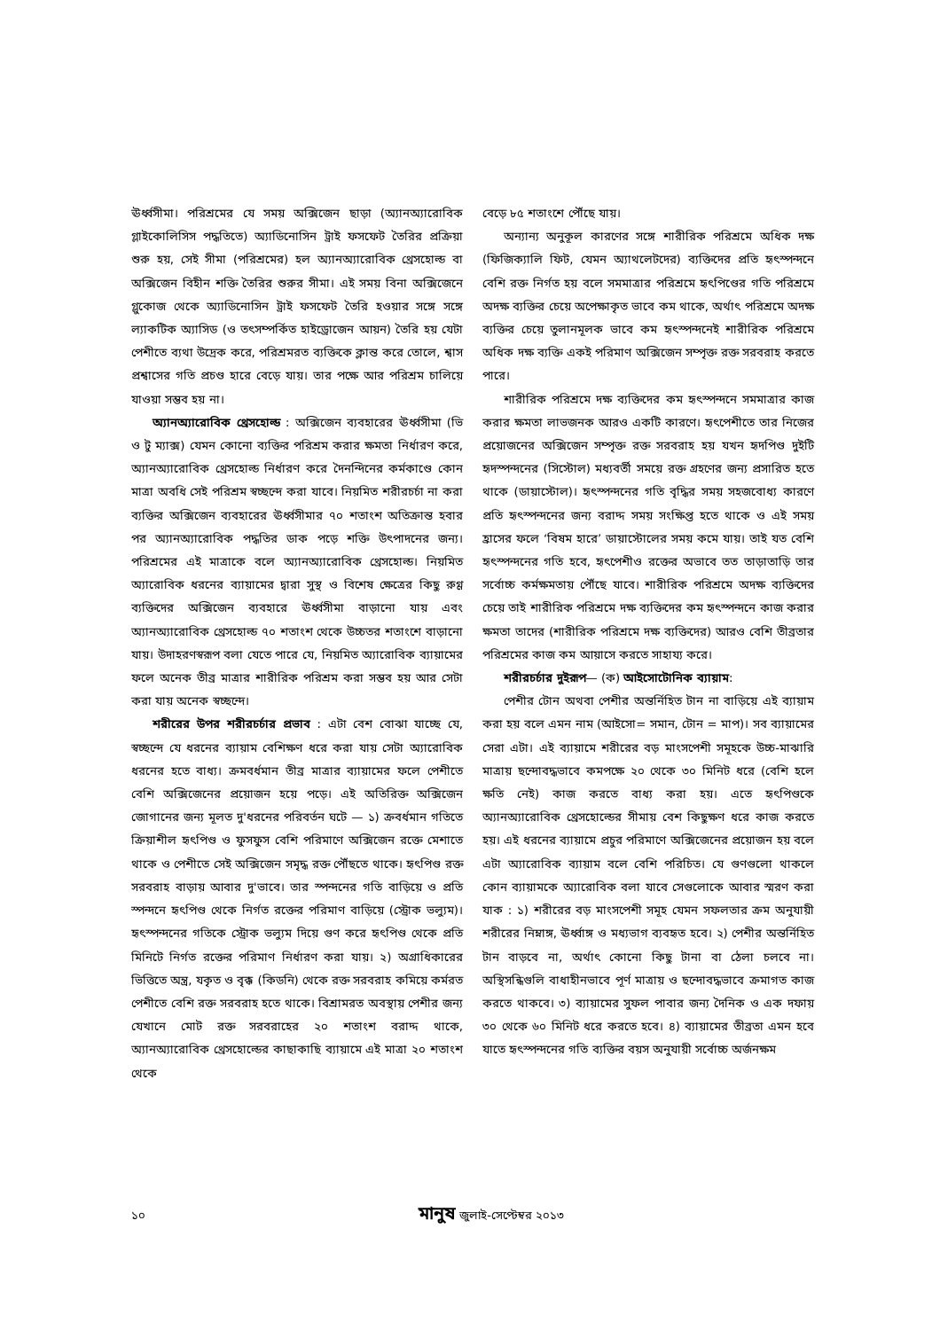ঊর্ধ্বসীমা। পরিশ্রমের যে সময় অক্সিজেন ছাড়া (অ্যানঅ্যারোবিক গ্লাইকোলিসিস পদ্ধতিতে) অ্যাডিনোসিন ট্রাই ফসফেট তৈরির প্রক্রিয়া শুরু হয়, সেই সীমা (পরিশ্রমের) হল অ্যানঅ্যারোবিক থ্রেসহোল্ড বা অক্সিজেন বিহীন শক্তি তৈরির শুরুর সীমা। এই সময় বিনা অক্সিজেনে গ্লুকোজ থেকে অ্যাডিনোসিন ট্রাই ফসফেট তৈরি হওয়ার সঙ্গে সঙ্গে ল্যাকটিক অ্যাসিড (ও তৎসম্পর্কিত হাইড্রোজেন আয়ন) তৈরি হয় যেটা পেশীতে ব্যথা উদ্রেক করে, পরিশ্রমরত ব্যক্তিকে ক্লান্ত করে তোলে, শ্বাস প্রশ্বাসের গতি প্রচণ্ড হারে বেড়ে যায়। তার পক্ষে আর পরিশ্রম চালিয়ে যাওয়া সম্ভব হয় না।
অ্যানঅ্যারোবিক থ্রেসহোল্ড : অক্সিজেন ব্যবহারের ঊর্ধ্বসীমা (ভি ও টু ম্যাক্স) যেমন কোনো ব্যক্তির পরিশ্রম করার ক্ষমতা নির্ধারণ করে, অ্যানঅ্যারোবিক থ্রেসহোল্ড নির্ধারণ করে দৈনন্দিনের কর্মকাণ্ডে কোন মাত্রা অবধি সেই পরিশ্রম স্বচ্ছন্দে করা যাবে। নিয়মিত শরীরচর্চা না করা ব্যক্তির অক্সিজেন ব্যবহারের ঊর্ধ্বসীমার ৭০ শতাংশ অতিক্রান্ত হবার পর অ্যানঅ্যারোবিক পদ্ধতির ডাক পড়ে শক্তি উৎপাদনের জন্য। পরিশ্রমের এই মাত্রাকে বলে অ্যানঅ্যারোবিক থ্রেসহোল্ড। নিয়মিত অ্যারোবিক ধরনের ব্যায়ামের দ্বারা সুস্থ ও বিশেষ ক্ষেত্রের কিছু রুগ্ণ ব্যক্তিদের অক্সিজেন ব্যবহারে ঊর্ধ্বসীমা বাড়ানো যায় এবং অ্যানঅ্যারোবিক থ্রেসহোল্ড ৭০ শতাংশ থেকে উচ্চতর শতাংশে বাড়ানো যায়। উদাহরণস্বরূপ বলা যেতে পারে যে, নিয়মিত অ্যারোবিক ব্যায়ামের ফলে অনেক তীব্র মাত্রার শারীরিক পরিশ্রম করা সম্ভব হয় আর সেটা করা যায় অনেক স্বচ্ছন্দে।
শরীরের উপর শরীরচর্চার প্রভাব : এটা বেশ বোঝা যাচ্ছে যে, স্বচ্ছন্দে যে ধরনের ব্যায়াম বেশিক্ষণ ধরে করা যায় সেটা অ্যারোবিক ধরনের হতে বাধ্য। ক্রমবর্ধমান তীব্র মাত্রার ব্যায়ামের ফলে পেশীতে বেশি অক্সিজেনের প্রয়োজন হয়ে পড়ে। এই অতিরিক্ত অক্সিজেন জোগানের জন্য মূলত দু'ধরনের পরিবর্তন ঘটে — ১) ক্রবর্ধমান গতিতে ক্রিয়াশীল হৃৎপিণ্ড ও ফুসফুস বেশি পরিমাণে অক্সিজেন রক্তে মেশাতে থাকে ও পেশীতে সেই অক্সিজেন সমৃদ্ধ রক্ত পৌঁছতে থাকে। হৃৎপিণ্ড রক্ত সরবরাহ বাড়ায় আবার দু'ভাবে। তার স্পন্দনের গতি বাড়িয়ে ও প্রতি স্পন্দনে হৃৎপিণ্ড থেকে নির্গত রক্তের পরিমাণ বাড়িয়ে (স্ট্রোক ভল্যুম)। হৃৎস্পন্দনের গতিকে স্ট্রোক ভল্যুম দিয়ে গুণ করে হৃৎপিণ্ড থেকে প্রতি মিনিটে নির্গত রক্তের পরিমাণ নির্ধারণ করা যায়। ২) অগ্রাধিকারের ভিত্তিতে অন্ত্র, যকৃত ও বৃক্ক (কিডনি) থেকে রক্ত সরবরাহ কমিয়ে কর্মরত পেশীতে বেশি রক্ত সরবরাহ হতে থাকে। বিশ্রামরত অবস্থায় পেশীর জন্য যেখানে মোট রক্ত সরবরাহের ২০ শতাংশ বরাদ্দ থাকে, অ্যানঅ্যারোবিক থ্রেসহোল্ডের কাছাকাছি ব্যায়ামে এই মাত্রা ২০ শতাংশ থেকে
বেড়ে ৮৫ শতাংশে পৌঁছে যায়।
অন্যান্য অনুকূল কারণের সঙ্গে শারীরিক পরিশ্রমে অধিক দক্ষ (ফিজিক্যালি ফিট, যেমন অ্যাথলেটদের) ব্যক্তিদের প্রতি হৃৎস্পন্দনে বেশি রক্ত নির্গত হয় বলে সমমাত্রার পরিশ্রমে হৃৎপিণ্ডের গতি পরিশ্রমে অদক্ষ ব্যক্তির চেয়ে অপেক্ষাকৃত ভাবে কম থাকে, অর্থাৎ পরিশ্রমে অদক্ষ ব্যক্তির চেয়ে তুলানমূলক ভাবে কম হৃৎস্পন্দনেই শারীরিক পরিশ্রমে অধিক দক্ষ ব্যক্তি একই পরিমাণ অক্সিজেন সম্পৃক্ত রক্ত সরবরাহ করতে পারে।
শারীরিক পরিশ্রমে দক্ষ ব্যক্তিদের কম হৃৎস্পন্দনে সমমাত্রার কাজ করার ক্ষমতা লাভজনক আরও একটি কারণে। হৃৎপেশীতে তার নিজের প্রয়োজনের অক্সিজেন সম্পৃক্ত রক্ত সরবরাহ হয় যখন হৃদপিণ্ড দুইটি হৃদস্পন্দনের (সিস্টোল) মধ্যবর্তী সময়ে রক্ত গ্রহণের জন্য প্রসারিত হতে থাকে (ডায়াস্টোল)। হৃৎস্পন্দনের গতি বৃদ্ধির সময় সহজবোধ্য কারণে প্রতি হৃৎস্পন্দনের জন্য বরাদ্দ সময় সংক্ষিপ্ত হতে থাকে ও এই সময় হ্রাসের ফলে ‘বিষম হারে’ ডায়াস্টোলের সময় কমে যায়। তাই যত বেশি হৃৎস্পন্দনের গতি হবে, হৃৎপেশীও রক্তের অভাবে তত তাড়াতাড়ি তার সর্বোচ্চ কর্মক্ষমতায় পৌঁছে যাবে। শারীরিক পরিশ্রমে অদক্ষ ব্যক্তিদের চেয়ে তাই শারীরিক পরিশ্রমে দক্ষ ব্যক্তিদের কম হৃৎস্পন্দনে কাজ করার ক্ষমতা তাদের (শারীরিক পরিশ্রমে দক্ষ ব্যক্তিদের) আরও বেশি তীব্রতার পরিশ্রমের কাজ কম আয়াসে করতে সাহায্য করে।
শরীরচর্চার দুইরূপ— (ক) আইসোটোনিক ব্যায়াম:
পেশীর টোন অথবা পেশীর অন্তর্নিহিত টান না বাড়িয়ে এই ব্যায়াম করা হয় বলে এমন নাম (আইসো= সমান, টোন = মাপ)। সব ব্যায়ামের সেরা এটা। এই ব্যায়ামে শরীরের বড় মাংসপেশী সমূহকে উচ্চ-মাঝারি মাত্রায় ছন্দোবদ্ধভাবে কমপক্ষে ২০ থেকে ৩০ মিনিট ধরে (বেশি হলে ক্ষতি নেই) কাজ করতে বাধ্য করা হয়। এতে হৃৎপিণ্ডকে অ্যানঅ্যারোবিক থ্রেসহোল্ডের সীমায় বেশ কিছুক্ষণ ধরে কাজ করতে হয়। এই ধরনের ব্যায়ামে প্রচুর পরিমাণে অক্সিজেনের প্রয়োজন হয় বলে এটা অ্যারোবিক ব্যায়াম বলে বেশি পরিচিত। যে গুণগুলো থাকলে কোন ব্যায়ামকে অ্যারোবিক বলা যাবে সেগুলোকে আবার স্মরণ করা যাক : ১) শরীরের বড় মাংসপেশী সমূহ যেমন সফলতার ক্রম অনুযায়ী শরীরের নিম্নাঙ্গ, ঊর্ধ্বাঙ্গ ও মধ্যভাগ ব্যবহৃত হবে। ২) পেশীর অন্তর্নিহিত টান বাড়বে না, অর্থাৎ কোনো কিছু টানা বা ঠেলা চলবে না। অস্থিসন্ধিগুলি বাধাহীনভাবে পূর্ণ মাত্রায় ও ছন্দোবদ্ধভাবে ক্রমাগত কাজ করতে থাকবে। ৩) ব্যায়ামের সুফল পাবার জন্য দৈনিক ও এক দফায় ৩০ থেকে ৬০ মিনিট ধরে করতে হবে। ৪) ব্যায়ামের তীব্রতা এমন হবে যাতে হৃৎস্পন্দনের গতি ব্যক্তির বয়স অনুযায়ী সর্বোচ্চ অর্জনক্ষম
১০ মানুষ জুলাই-সেপ্টেম্বর ২০১৩